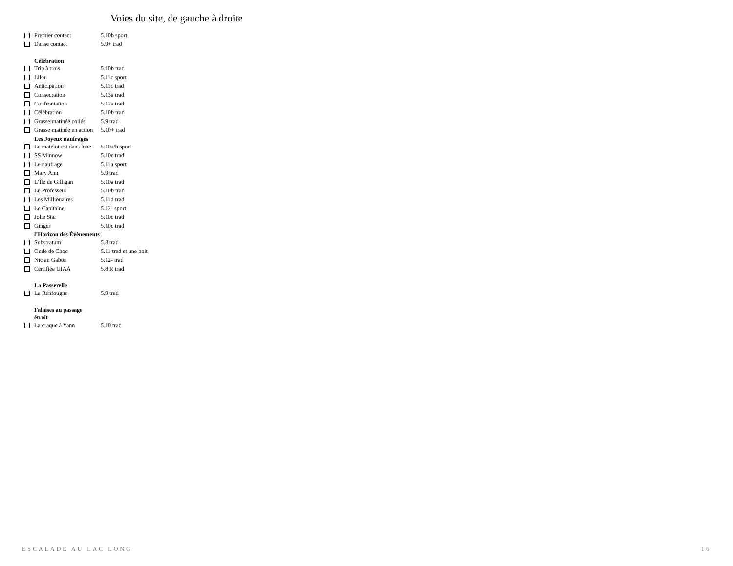Voies du site, de gauche à droite
| | Premier contact | 5.10b sport |
| | Danse contact | 5.9+ trad |
| | Célébration | |
| | Trip à trois | 5.10b trad |
| | Lilou | 5.11c sport |
| | Anticipation | 5.11c trad |
| | Consecration | 5.13a trad |
| | Confrontation | 5.12a trad |
| | Célébration | 5.10b trad |
| | Grasse matinée collés | 5.9 trad |
| | Grasse matinée en action | 5.10+ trad |
| | Les Joyeux naufragés | |
| | Le matelot est dans lune | 5.10a/b sport |
| | SS Minnow | 5.10c trad |
| | Le naufrage | 5.11a sport |
| | Mary Ann | 5.9 trad |
| | L’Île de Gilligan | 5.10a trad |
| | Le Professeur | 5.10b trad |
| | Les Millionaires | 5.11d trad |
| | Le Capitaine | 5.12- sport |
| | Jolie Star | 5.10c trad |
| | Ginger | 5.10c trad |
| | l’Horizon des Évènements | |
| | Substratum | 5.8 trad |
| | Onde de Choc | 5.11 trad et une bolt |
| | Nic au Gabon | 5.12- trad |
| | Certifiée UIAA | 5.8 R trad |
| | La Passerelle | |
| | La Renfougne | 5.9 trad |
| | Falaises au passage étroit | |
| | La craque à Yann | 5.10 trad |
ESCALADE AU LAC LONG 16